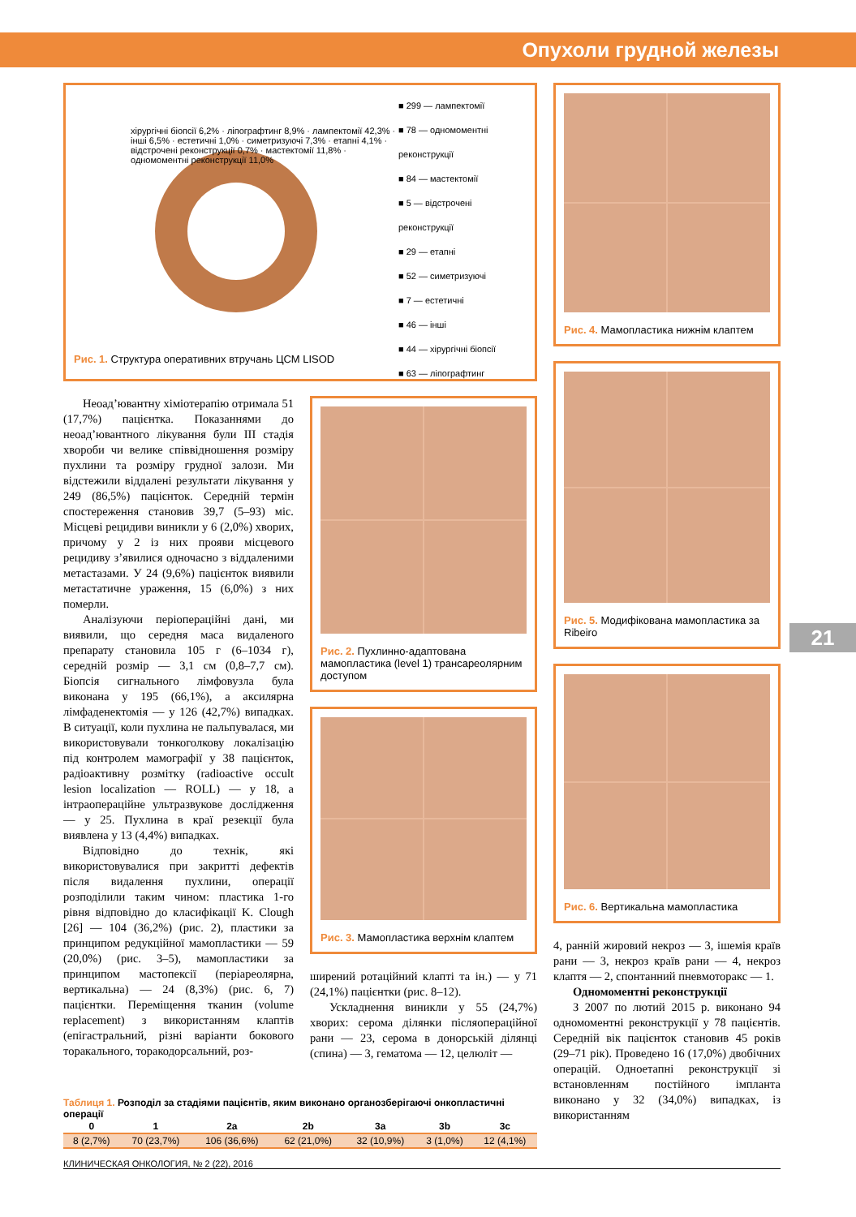Опухоли грудной железы
21
хірургічні біопсії 6,2% · ліпографтинг 8,9% · лампектомії 42,3% · інші 6,5% · естетичні 1,0% · симетризуючі 7,3% · етапні 4,1% · відстрочені реконструкції 0,7% · мастектомії 11,8% · одномоментні реконструкції 11,0%
■ 299 — лампектомії
■ 78 — одномоментні реконструкції
■ 84 — мастектомії
■ 5 — відстрочені реконструкції
■ 29 — етапні
■ 52 — симетризуючі
■ 7 — естетичні
■ 46 — інші
■ 44 — хірургічні біопсії
■ 63 — ліпографтинг
Рис. 1. Структура оперативних втручань ЦСМ LISOD
Неоад’ювантну хіміотерапію отримала 51 (17,7%) пацієнтка. Показаннями до неоад’ювантного лікування були III стадія хвороби чи велике співвідношення розміру пухлини та розміру грудної залози. Ми відстежили віддалені результати лікування у 249 (86,5%) пацієнток. Середній термін спостереження становив 39,7 (5–93) міс. Місцеві рецидиви виникли у 6 (2,0%) хворих, причому у 2 із них прояви місцевого рецидиву з’явилися одночасно з віддаленими метастазами. У 24 (9,6%) пацієнток виявили метастатичне ураження, 15 (6,0%) з них померли.
Аналізуючи періопераційні дані, ми виявили, що середня маса видаленого препарату становила 105 г (6–1034 г), середній розмір — 3,1 см (0,8–7,7 см). Біопсія сигнального лімфовузла була виконана у 195 (66,1%), а аксилярна лімфаденектомія — у 126 (42,7%) випадках. В ситуації, коли пухлина не пальпувалася, ми використовували тонкоголкову локалізацію під контролем мамографії у 38 пацієнток, радіоактивну розмітку (radioactive occult lesion localization — ROLL) — у 18, а інтраопераційне ультразвукове дослідження — у 25. Пухлина в краї резекції була виявлена у 13 (4,4%) випадках.
Відповідно до технік, які використовувалися при закритті дефектів після видалення пухлини, операції розподілили таким чином: пластика 1-го рівня відповідно до класифікації K. Clough [26] — 104 (36,2%) (рис. 2), пластики за принципом редукційної мамопластики — 59 (20,0%) (рис. 3–5), мамопластики за принципом мастопексії (періареолярна, вертикальна) — 24 (8,3%) (рис. 6, 7) пацієнтки. Переміщення тканин (volume replacement) з використанням клаптів (епігастральний, різні варіанти бокового торакального, торакодорсальний, роз-
Рис. 2. Пухлинно-адаптована мамопластика (level 1) трансареолярним доступом
Рис. 3. Мамопластика верхнім клаптем
ширений ротаційний клапті та ін.) — у 71 (24,1%) пацієнтки (рис. 8–12).
Ускладнення виникли у 55 (24,7%) хворих: серома ділянки післяопераційної рани — 23, серома в донорській ділянці (спина) — 3, гематома — 12, целюліт —
Рис. 4. Мамопластика нижнім клаптем
Рис. 5. Модифікована мамопластика за Ribeiro
Рис. 6. Вертикальна мамопластика
4, ранній жировий некроз — 3, ішемія країв рани — 3, некроз країв рани — 4, некроз клаптя — 2, спонтанний пневмоторакс — 1.
Одномоментні реконструкції
З 2007 по лютий 2015 р. виконано 94 одномоментні реконструкції у 78 пацієнтів. Середній вік пацієнток становив 45 років (29–71 рік). Проведено 16 (17,0%) двобічних операцій. Одноетапні реконструкції зі встановленням постійного імпланта виконано у 32 (34,0%) випадках, із використанням
Таблиця 1. Розподіл за стадіями пацієнтів, яким виконано органозберігаючі онкопластичні операції
| 0 | 1 | 2a | 2b | 3a | 3b | 3c |
| --- | --- | --- | --- | --- | --- | --- |
| 8 (2,7%) | 70 (23,7%) | 106 (36,6%) | 62 (21,0%) | 32 (10,9%) | 3 (1,0%) | 12 (4,1%) |
КЛИНИЧЕСКАЯ ОНКОЛОГИЯ, № 2 (22), 2016